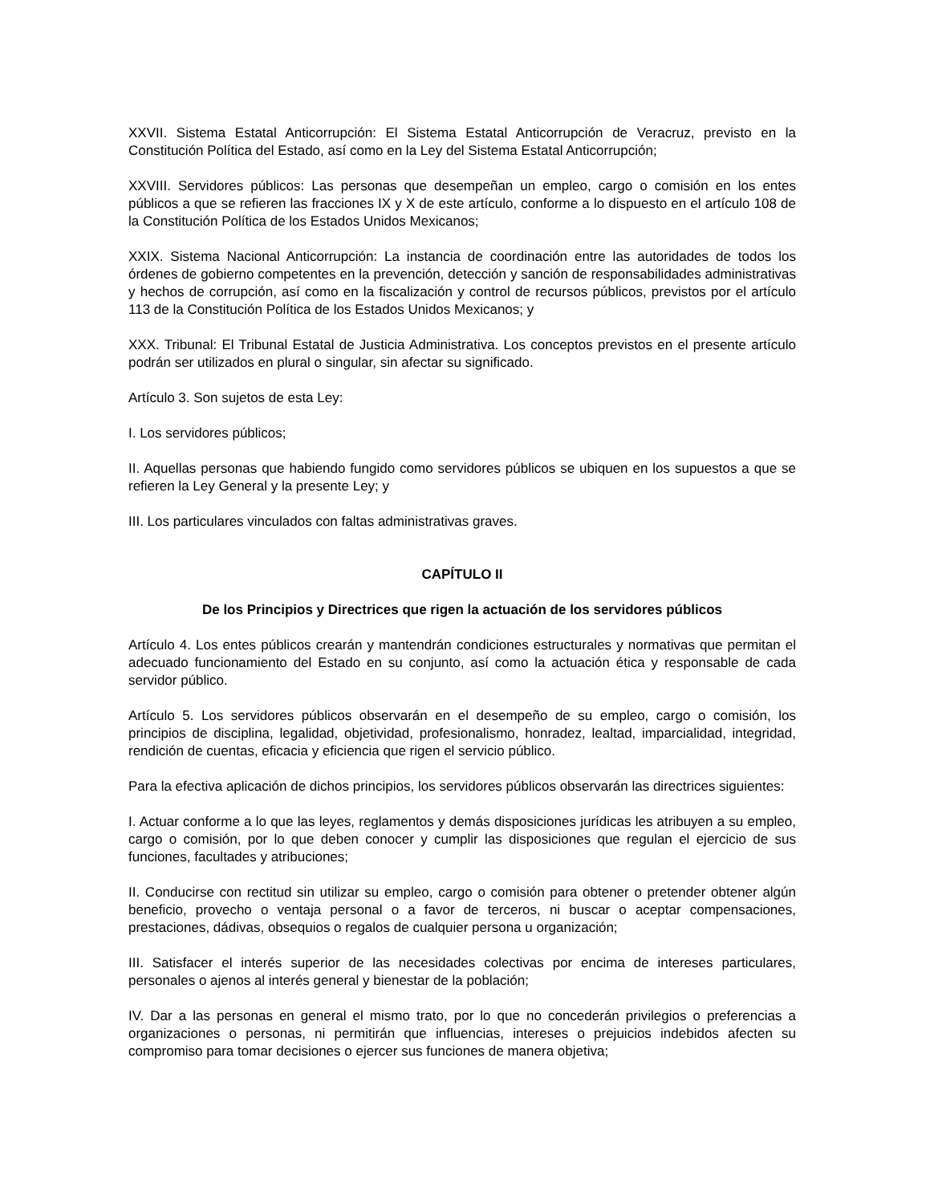XXVII. Sistema Estatal Anticorrupción: El Sistema Estatal Anticorrupción de Veracruz, previsto en la Constitución Política del Estado, así como en la Ley del Sistema Estatal Anticorrupción;
XXVIII. Servidores públicos: Las personas que desempeñan un empleo, cargo o comisión en los entes públicos a que se refieren las fracciones IX y X de este artículo, conforme a lo dispuesto en el artículo 108 de la Constitución Política de los Estados Unidos Mexicanos;
XXIX. Sistema Nacional Anticorrupción: La instancia de coordinación entre las autoridades de todos los órdenes de gobierno competentes en la prevención, detección y sanción de responsabilidades administrativas y hechos de corrupción, así como en la fiscalización y control de recursos públicos, previstos por el artículo 113 de la Constitución Política de los Estados Unidos Mexicanos; y
XXX. Tribunal: El Tribunal Estatal de Justicia Administrativa. Los conceptos previstos en el presente artículo podrán ser utilizados en plural o singular, sin afectar su significado.
Artículo 3. Son sujetos de esta Ley:
I. Los servidores públicos;
II. Aquellas personas que habiendo fungido como servidores públicos se ubiquen en los supuestos a que se refieren la Ley General y la presente Ley; y
III. Los particulares vinculados con faltas administrativas graves.
CAPÍTULO II
De los Principios y Directrices que rigen la actuación de los servidores públicos
Artículo 4. Los entes públicos crearán y mantendrán condiciones estructurales y normativas que permitan el adecuado funcionamiento del Estado en su conjunto, así como la actuación ética y responsable de cada servidor público.
Artículo 5. Los servidores públicos observarán en el desempeño de su empleo, cargo o comisión, los principios de disciplina, legalidad, objetividad, profesionalismo, honradez, lealtad, imparcialidad, integridad, rendición de cuentas, eficacia y eficiencia que rigen el servicio público.
Para la efectiva aplicación de dichos principios, los servidores públicos observarán las directrices siguientes:
I. Actuar conforme a lo que las leyes, reglamentos y demás disposiciones jurídicas les atribuyen a su empleo, cargo o comisión, por lo que deben conocer y cumplir las disposiciones que regulan el ejercicio de sus funciones, facultades y atribuciones;
II. Conducirse con rectitud sin utilizar su empleo, cargo o comisión para obtener o pretender obtener algún beneficio, provecho o ventaja personal o a favor de terceros, ni buscar o aceptar compensaciones, prestaciones, dádivas, obsequios o regalos de cualquier persona u organización;
III. Satisfacer el interés superior de las necesidades colectivas por encima de intereses particulares, personales o ajenos al interés general y bienestar de la población;
IV. Dar a las personas en general el mismo trato, por lo que no concederán privilegios o preferencias a organizaciones o personas, ni permitirán que influencias, intereses o prejuicios indebidos afecten su compromiso para tomar decisiones o ejercer sus funciones de manera objetiva;